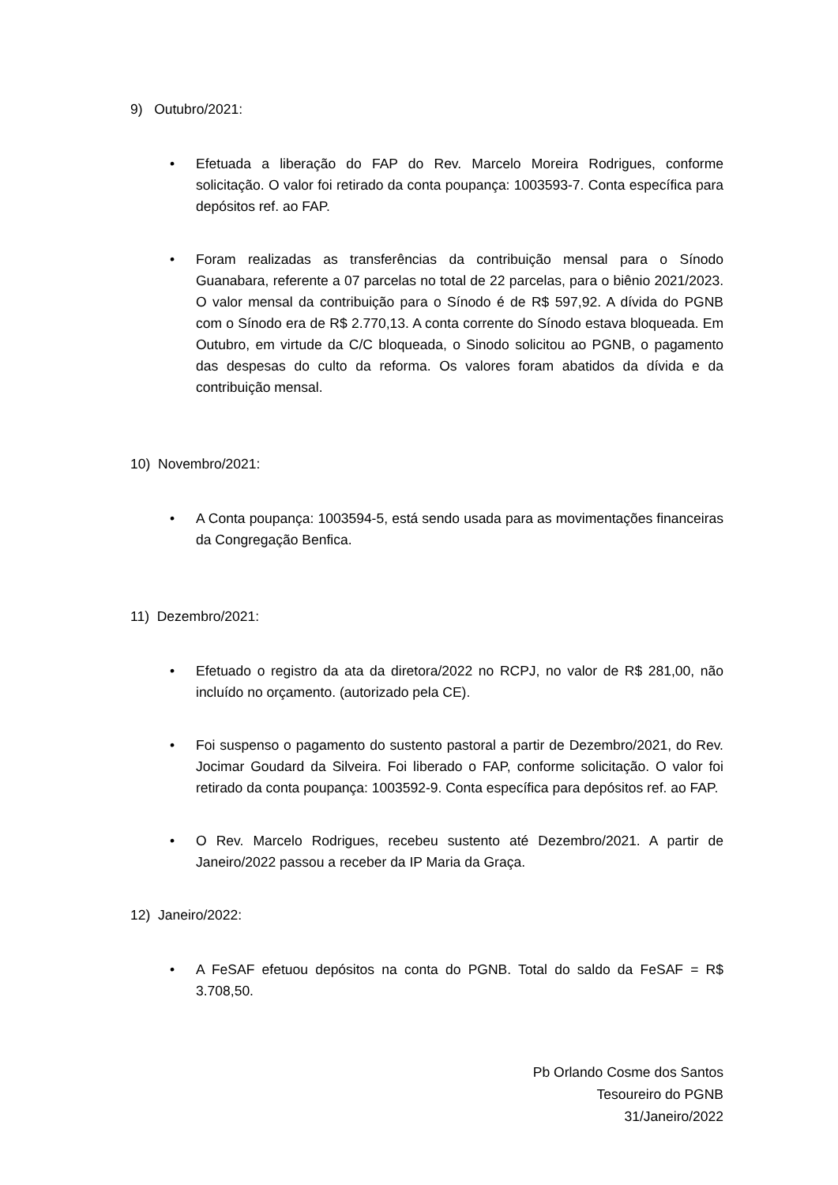9) Outubro/2021:
• Efetuada a liberação do FAP do Rev. Marcelo Moreira Rodrigues, conforme solicitação. O valor foi retirado da conta poupança: 1003593-7. Conta específica para depósitos ref. ao FAP.
• Foram realizadas as transferências da contribuição mensal para o Sínodo Guanabara, referente a 07 parcelas no total de 22 parcelas, para o biênio 2021/2023. O valor mensal da contribuição para o Sínodo é de R$ 597,92. A dívida do PGNB com o Sínodo era de R$ 2.770,13. A conta corrente do Sínodo estava bloqueada. Em Outubro, em virtude da C/C bloqueada, o Sinodo solicitou ao PGNB, o pagamento das despesas do culto da reforma. Os valores foram abatidos da dívida e da contribuição mensal.
10) Novembro/2021:
• A Conta poupança: 1003594-5, está sendo usada para as movimentações financeiras da Congregação Benfica.
11) Dezembro/2021:
• Efetuado o registro da ata da diretora/2022 no RCPJ, no valor de R$ 281,00, não incluído no orçamento. (autorizado pela CE).
• Foi suspenso o pagamento do sustento pastoral a partir de Dezembro/2021, do Rev. Jocimar Goudard da Silveira. Foi liberado o FAP, conforme solicitação. O valor foi retirado da conta poupança: 1003592-9. Conta específica para depósitos ref. ao FAP.
• O Rev. Marcelo Rodrigues, recebeu sustento até Dezembro/2021. A partir de Janeiro/2022 passou a receber da IP Maria da Graça.
12) Janeiro/2022:
• A FeSAF efetuou depósitos na conta do PGNB. Total do saldo da FeSAF = R$ 3.708,50.
Pb Orlando Cosme dos Santos
Tesoureiro do PGNB
31/Janeiro/2022